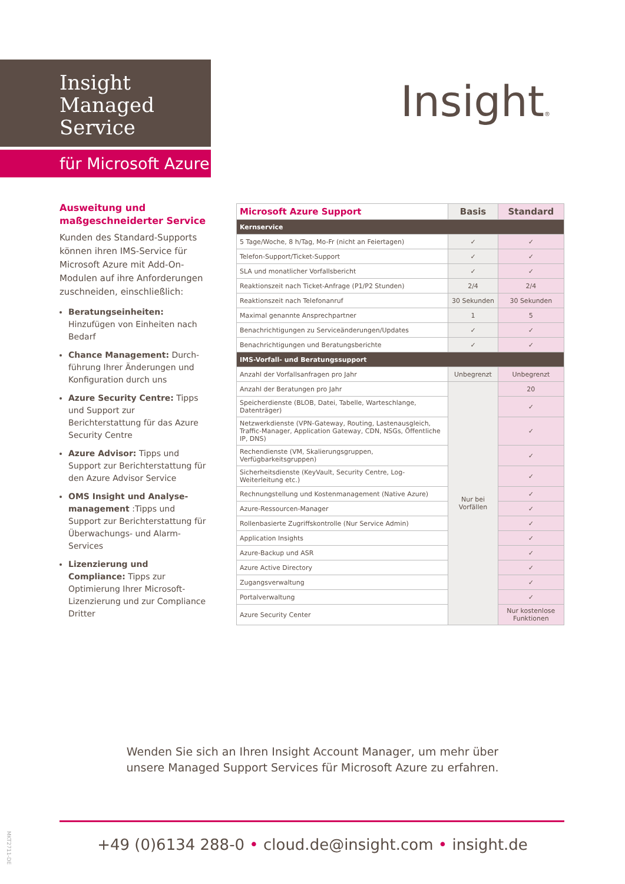Insight
Managed
Service
für Microsoft Azure
Insight®
Ausweitung und maßgeschneiderter Service
Kunden des Standard-Supports können ihren IMS-Service für Microsoft Azure mit Add-On-Modulen auf ihre Anforderungen zuschneiden, einschließlich:
Beratungseinheiten: Hinzufügen von Einheiten nach Bedarf
Chance Management: Durch-führung Ihrer Änderungen und Konfiguration durch uns
Azure Security Centre: Tipps und Support zur Berichterstattung für das Azure Security Centre
Azure Advisor: Tipps und Support zur Berichterstattung für den Azure Advisor Service
OMS Insight und Analyse-management :Tipps und Support zur Berichterstattung für Überwachungs- und Alarm-Services
Lizenzierung und Compliance: Tipps zur Optimierung Ihrer Microsoft-Lizenzierung und zur Compliance Dritter
| Microsoft Azure Support | Basis | Standard |
| --- | --- | --- |
| Kernservice | | |
| 5 Tage/Woche, 8 h/Tag, Mo-Fr (nicht an Feiertagen) | ✓ | ✓ |
| Telefon-Support/Ticket-Support | ✓ | ✓ |
| SLA und monatlicher Vorfallsbericht | ✓ | ✓ |
| Reaktionszeit nach Ticket-Anfrage (P1/P2 Stunden) | 2/4 | 2/4 |
| Reaktionszeit nach Telefonanruf | 30 Sekunden | 30 Sekunden |
| Maximal genannte Ansprechpartner | 1 | 5 |
| Benachrichtigungen zu Serviceänderungen/Updates | ✓ | ✓ |
| Benachrichtigungen und Beratungsberichte | ✓ | ✓ |
| IMS-Vorfall- und Beratungssupport | | |
| Anzahl der Vorfallsanfragen pro Jahr | Unbegrenzt | Unbegrenzt |
| Anzahl der Beratungen pro Jahr | Nur bei Vorfällen | 20 |
| Speicherdienste (BLOB, Datei, Tabelle, Warteschlange, Datenträger) | | ✓ |
| Netzwerkdienste (VPN-Gateway, Routing, Lastenausgleich, Traffic-Manager, Application Gateway, CDN, NSGs, Öffentliche IP, DNS) | | ✓ |
| Rechendienste (VM, Skalierungsgruppen, Verfügbarkeitsgruppen) | | ✓ |
| Sicherheitsdienste (KeyVault, Security Centre, Log-Weiterleitung etc.) | | ✓ |
| Rechnungstellung und Kostenmanagement (Native Azure) | | ✓ |
| Azure-Ressourcen-Manager | | ✓ |
| Rollenbasierte Zugriffskontrolle (Nur Service Admin) | | ✓ |
| Application Insights | | ✓ |
| Azure-Backup und ASR | | ✓ |
| Azure Active Directory | | ✓ |
| Zugangsverwaltung | | ✓ |
| Portalverwaltung | | ✓ |
| Azure Security Center | | Nur kostenlose Funktionen |
Wenden Sie sich an Ihren Insight Account Manager, um mehr über
unsere Managed Support Services für Microsoft Azure zu erfahren.
+49 (0)6134 288-0 • cloud.de@insight.com • insight.de
MKT2711-DE